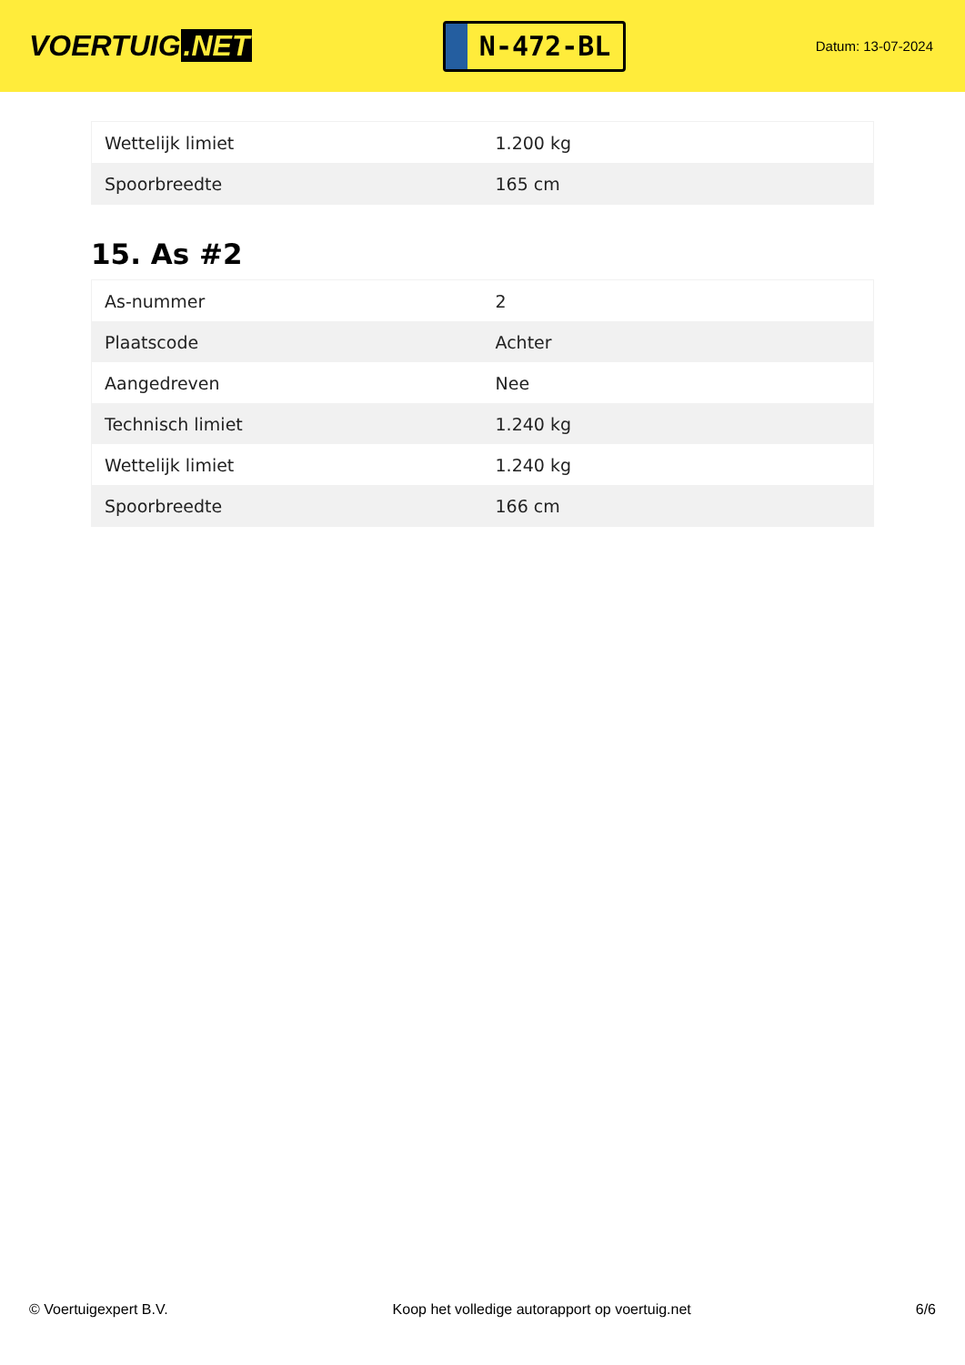VOERTUIG.NET
N-472-BL
Datum: 13-07-2024
| Wettelijk limiet | 1.200 kg |
| Spoorbreedte | 165 cm |
15. As #2
| As-nummer | 2 |
| Plaatscode | Achter |
| Aangedreven | Nee |
| Technisch limiet | 1.240 kg |
| Wettelijk limiet | 1.240 kg |
| Spoorbreedte | 166 cm |
© Voertuigexpert B.V. Koop het volledige autorapport op voertuig.net 6/6